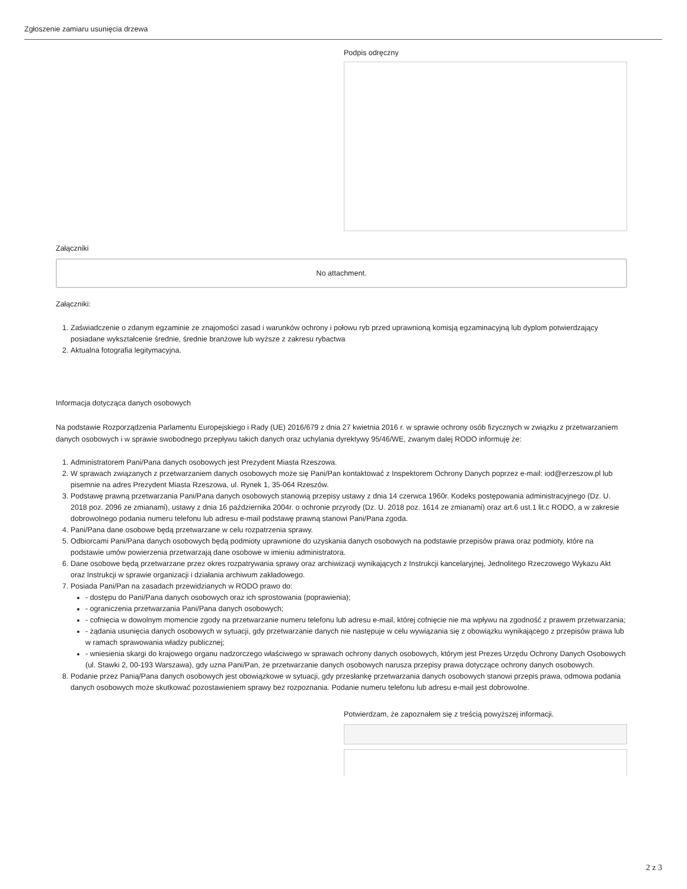Zgłoszenie zamiaru usunięcia drzewa
Podpis odręczny
Załączniki
No attachment.
Załączniki:
1. Zaświadczenie o zdanym egzaminie ze znajomości zasad i warunków ochrony i połowu ryb przed uprawnioną komisją egzaminacyjną lub dyplom potwierdzający posiadane wykształcenie średnie, średnie branżowe lub wyższe z zakresu rybactwa
2. Aktualna fotografia legitymacyjna.
Informacja dotycząca danych osobowych
Na podstawie Rozporządzenia Parlamentu Europejskiego i Rady (UE) 2016/679 z dnia 27 kwietnia 2016 r. w sprawie ochrony osób fizycznych w związku z przetwarzaniem danych osobowych i w sprawie swobodnego przepływu takich danych oraz uchylania dyrektywy 95/46/WE, zwanym dalej RODO informuję że:
1. Administratorem Pani/Pana danych osobowych jest Prezydent Miasta Rzeszowa.
2. W sprawach związanych z przetwarzaniem danych osobowych może się Pani/Pan kontaktować z Inspektorem Ochrony Danych poprzez e-mail: iod@erzeszow.pl lub pisemnie na adres Prezydent Miasta Rzeszowa, ul. Rynek 1, 35-064 Rzeszów.
3. Podstawę prawną przetwarzania Pani/Pana danych osobowych stanowią przepisy ustawy z dnia 14 czerwca 1960r. Kodeks postępowania administracyjnego (Dz. U. 2018 poz. 2096 ze zmianami), ustawy z dnia 16 października 2004r. o ochronie przyrody (Dz. U. 2018 poz. 1614 ze zmianami) oraz art.6 ust.1 lit.c RODO, a w zakresie dobrowolnego podania numeru telefonu lub adresu e-mail podstawę prawną stanowi Pani/Pana zgoda.
4. Pani/Pana dane osobowe będą przetwarzane w celu rozpatrzenia sprawy.
5. Odbiorcami Pani/Pana danych osobowych będą podmioty uprawnione do uzyskania danych osobowych na podstawie przepisów prawa oraz podmioty, które na podstawie umów powierzenia przetwarzają dane osobowe w imieniu administratora.
6. Dane osobowe będą przetwarzane przez okres rozpatrywania sprawy oraz archiwizacji wynikających z Instrukcji kancelaryjnej, Jednolitego Rzeczowego Wykazu Akt oraz Instrukcji w sprawie organizacji i działania archiwum zakładowego.
7. Posiada Pani/Pan na zasadach przewidzianych w RODO prawo do:
- dostępu do Pani/Pana danych osobowych oraz ich sprostowania (poprawienia);
- ograniczenia przetwarzania Pani/Pana danych osobowych;
- cofnięcia w dowolnym momencie zgody na przetwarzanie numeru telefonu lub adresu e-mail, której cofnięcie nie ma wpływu na zgodność z prawem przetwarzania;
- żądania usunięcia danych osobowych w sytuacji, gdy przetwarzanie danych nie następuje w celu wywiązania się z obowiązku wynikającego z przepisów prawa lub w ramach sprawowania władzy publicznej;
- wniesienia skargi do krajowego organu nadzorczego właściwego w sprawach ochrony danych osobowych, którym jest Prezes Urzędu Ochrony Danych Osobowych (ul. Stawki 2, 00-193 Warszawa), gdy uzna Pani/Pan, że przetwarzanie danych osobowych narusza przepisy prawa dotyczące ochrony danych osobowych.
8. Podanie przez Panią/Pana danych osobowych jest obowiązkowe w sytuacji, gdy przesłankę przetwarzania danych osobowych stanowi przepis prawa, odmowa podania danych osobowych może skutkować pozostawieniem sprawy bez rozpoznania. Podanie numeru telefonu lub adresu e-mail jest dobrowolne.
Potwierdzam, że zapoznałem się z treścią powyższej informacji.
2 z 3